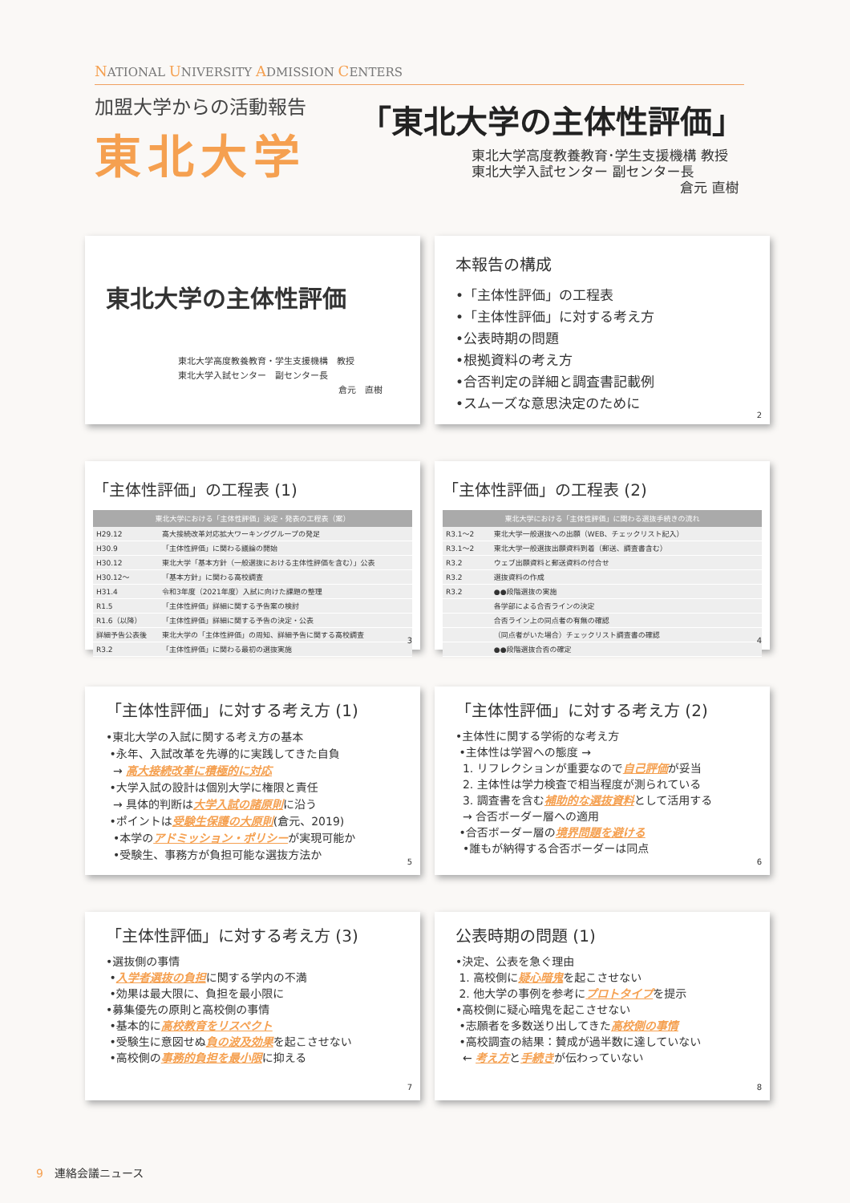NATIONAL UNIVERSITY ADMISSION CENTERS
加盟大学からの活動報告
東北大学
「東北大学の主体性評価」
東北大学高度教養教育･学生支援機構 教授
東北大学入試センター 副センター長
倉元 直樹
東北大学の主体性評価
東北大学高度教養教育・学生支援機構　教授
東北大学入試センター　副センター長
倉元　直樹
本報告の構成
•「主体性評価」の工程表
•「主体性評価」に対する考え方
•公表時期の問題
•根拠資料の考え方
•合否判定の詳細と調査書記載例
•スムーズな意思決定のために
2
「主体性評価」の工程表 (1)
| 東北大学における「主体性評価」決定・発表の工程表（案） | |
| --- | --- |
| H29.12 | 高大接続改革対応拡大ワーキンググループの発足 |
| H30.9 | 「主体性評価」に関わる議論の開始 |
| H30.12 | 東北大学「基本方針（一般選抜における主体性評価を含む）」公表 |
| H30.12～ | 「基本方針」に関わる高校調査 |
| H31.4 | 令和3年度（2021年度）入試に向けた課題の整理 |
| R1.5 | 「主体性評価」詳細に関する予告案の検討 |
| R1.6（以降） | 「主体性評価」詳細に関する予告の決定・公表 |
| 詳細予告公表後 | 東北大学の「主体性評価」の周知、詳細予告に関する高校調査 |
| R3.2 | 「主体性評価」に関わる最初の選抜実施 |
3
「主体性評価」の工程表 (2)
| 東北大学における「主体性評価」に関わる選抜手続きの流れ | |
| --- | --- |
| R3.1～2 | 東北大学一般選抜への出願（WEB、チェックリスト記入） |
| R3.1～2 | 東北大学一般選抜出願資料到着（郵送、調査書含む） |
| R3.2 | ウェブ出願資料と郵送資料の付合せ |
| R3.2 | 選抜資料の作成 |
| R3.2 | ●●段階選抜の実施 |
| | 各学部による合否ラインの決定 |
| | 合否ライン上の同点者の有無の確認 |
| | （同点者がいた場合）チェックリスト調査書の確認 |
| | ●●段階選抜合否の確定 |
4
「主体性評価」に対する考え方 (1)
•東北大学の入試に関する考え方の基本
•永年、入試改革を先導的に実践してきた自負
→ 高大接続改革に積極的に対応
•大学入試の設計は個別大学に権限と責任
→ 具体的判断は大学入試の諸原則に沿う
•ポイントは受験生保護の大原則(倉元、2019)
•本学のアドミッション・ポリシーが実現可能か
•受験生、事務方が負担可能な選抜方法か
5
「主体性評価」に対する考え方 (2)
•主体性に関する学術的な考え方
•主体性は学習への態度 →
1. リフレクションが重要なので自己評価が妥当
2. 主体性は学力検査で相当程度が測られている
3. 調査書を含む補助的な選抜資料として活用する
→ 合否ボーダー層への適用
•合否ボーダー層の境界問題を避ける
•誰もが納得する合否ボーダーは同点
6
「主体性評価」に対する考え方 (3)
•選抜側の事情
•入学者選抜の負担に関する学内の不満
•効果は最大限に、負担を最小限に
•募集優先の原則と高校側の事情
•基本的に高校教育をリスペクト
•受験生に意図せぬ負の波及効果を起こさせない
•高校側の事務的負担を最小限に抑える
7
公表時期の問題 (1)
•決定、公表を急ぐ理由
1. 高校側に疑心暗鬼を起こさせない
2. 他大学の事例を参考にプロトタイプを提示
•高校側に疑心暗鬼を起こさせない
•志願者を多数送り出してきた高校側の事情
•高校調査の結果：賛成が過半数に達していない
← 考え方と手続きが伝わっていない
8
9　連絡会議ニュース